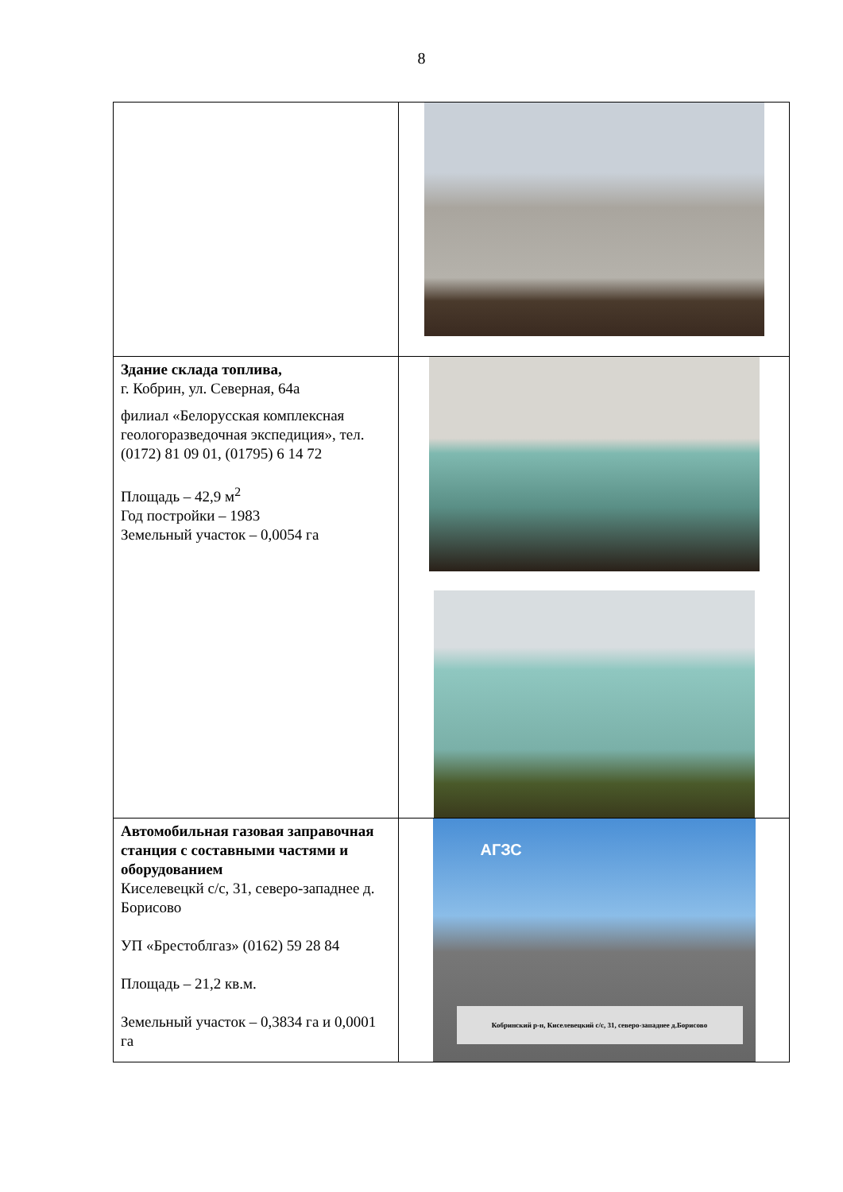8
| Здание склада топлива, г. Кобрин, ул. Северная, 64а филиал «Белорусская комплексная геологоразведочная экспедиция», тел. (0172) 81 09 01, (01795) 6 14 72 Площадь – 42,9 м<sup>2</sup> Год постройки – 1983 Земельный участок – 0,0054 га | |
| Автомобильная газовая заправочная станция с составными частями и оборудованием Киселевецкй с/с, 31, северо-западнее д. Борисово УП «Брестоблгаз» (0162) 59 28 84 Площадь – 21,2 кв.м. Земельный участок – 0,3834 га и 0,0001 га | АГЗС Кобринский р-н, Киселевецкий с/с, 31, северо-западнее д.Борисово |